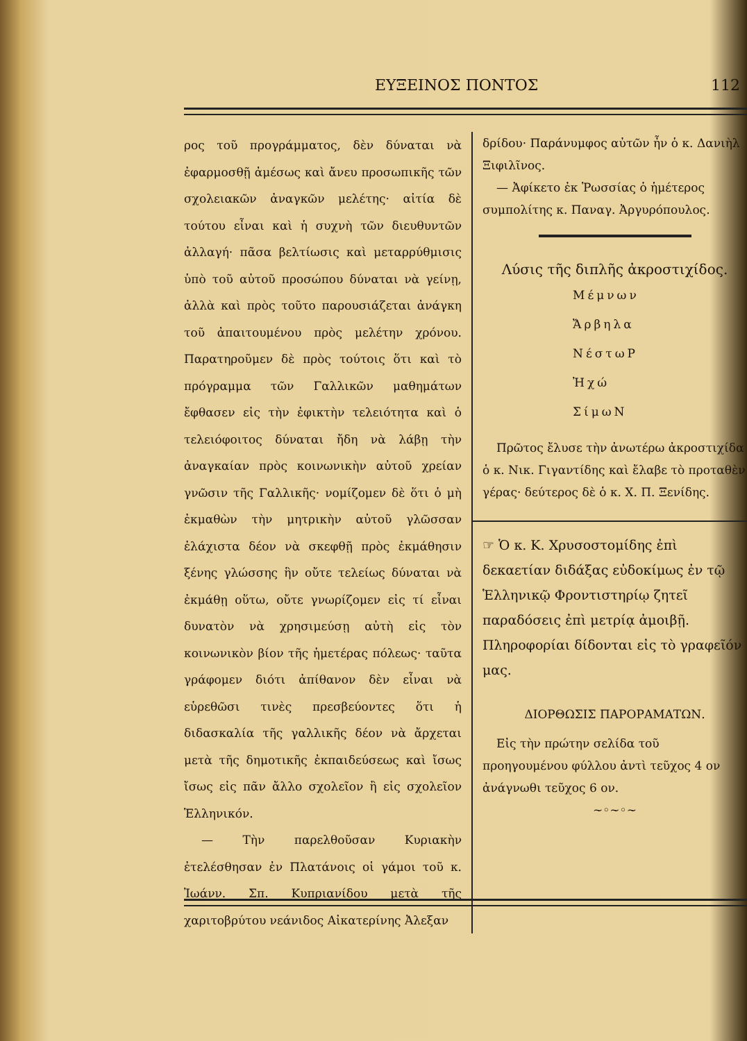ΕΥΞΕΙΝΟΣ ΠΟΝΤΟΣ 112
ρος τοῦ προγράμματος, δὲν δύναται νὰ ἐφαρμοσθῇ ἀμέσως καὶ ἄνευ προσωπικῆς τῶν σχολειακῶν ἀναγκῶν μελέτης· αἰτία δὲ τούτου εἶναι καὶ ἡ συχνὴ τῶν διευθυντῶν ἀλλαγή· πᾶσα βελτίωσις καὶ μεταρρύθμισις ὑπὸ τοῦ αὐτοῦ προσώπου δύναται νὰ γείνῃ, ἀλλὰ καὶ πρὸς τοῦτο παρουσιάζεται ἀνάγκη τοῦ ἀπαιτουμένου πρὸς μελέτην χρόνου. Παρατηροῦμεν δὲ πρὸς τούτοις ὅτι καὶ τὸ πρόγραμμα τῶν Γαλλικῶν μαθημάτων ἔφθασεν εἰς τὴν ἐφικτὴν τελειότητα καὶ ὁ τελειόφοιτος δύναται ἤδη νὰ λάβῃ τὴν ἀναγκαίαν πρὸς κοινωνικὴν αὐτοῦ χρείαν γνῶσιν τῆς Γαλλικῆς· νομίζομεν δὲ ὅτι ὁ μὴ ἐκμαθὼν τὴν μητρικὴν αὐτοῦ γλῶσσαν ἐλάχιστα δέον νὰ σκεφθῇ πρὸς ἐκμάθησιν ξένης γλώσσης ἣν οὔτε τελείως δύναται νὰ ἐκμάθῃ οὕτω, οὔτε γνωρίζομεν εἰς τί εἶναι δυνατὸν νὰ χρησιμεύσῃ αὐτὴ εἰς τὸν κοινωνικὸν βίον τῆς ἡμετέρας πόλεως· ταῦτα γράφομεν διότι ἀπίθανον δὲν εἶναι νὰ εὑρεθῶσι τινὲς πρεσβεύοντες ὅτι ἡ διδασκαλία τῆς γαλλικῆς δέον νὰ ἄρχεται μετὰ τῆς δημοτικῆς ἐκπαιδεύσεως καὶ ἴσως ἴσως εἰς πᾶν ἄλλο σχολεῖον ἢ εἰς σχολεῖον Ἑλληνικόν.
— Τὴν παρελθοῦσαν Κυριακὴν ἐτελέσθησαν ἐν Πλατάνοις οἱ γάμοι τοῦ κ. Ἰωάνν. Σπ. Κυπριανίδου μετὰ τῆς χαριτοβρύτου νεάνιδος Αἰκατερίνης Ἀλεξαν
δρίδου· Παράνυμφος αὐτῶν ἦν ὁ κ. Δανιὴλ Ξιφιλῖνος.
— Ἀφίκετο ἐκ Ῥωσσίας ὁ ἡμέτερος συμπολίτης κ. Παναγ. Ἀργυρόπουλος.
Λύσις τῆς διπλῆς ἀκροστιχίδος.
Μέμνων
Ἄρβηλα
ΝέστωΡ
Ἠχώ
ΣίμωΝ
Πρῶτος ἔλυσε τὴν ἀνωτέρω ἀκροστιχίδα ὁ κ. Νικ. Γιγαντίδης καὶ ἔλαβε τὸ προταθὲν γέρας· δεύτερος δὲ ὁ κ. Χ. Π. Ξενίδης.
☞ Ὁ κ. Κ. Χρυσοστομίδης ἐπὶ δεκαετίαν διδάξας εὐδοκίμως ἐν τῷ Ἑλληνικῷ Φροντιστηρίῳ ζητεῖ παραδόσεις ἐπὶ μετρίᾳ ἀμοιβῇ. Πληροφορίαι δίδονται εἰς τὸ γραφεῖόν μας.
ΔΙΟΡΘΩΣΙΣ ΠΑΡΟΡΑΜΑΤΩΝ.
Εἰς τὴν πρώτην σελίδα τοῦ προηγουμένου φύλλου ἀντὶ τεῦχος 4 ον ἀνάγνωθι τεῦχος 6 ον.
~◦~◦~